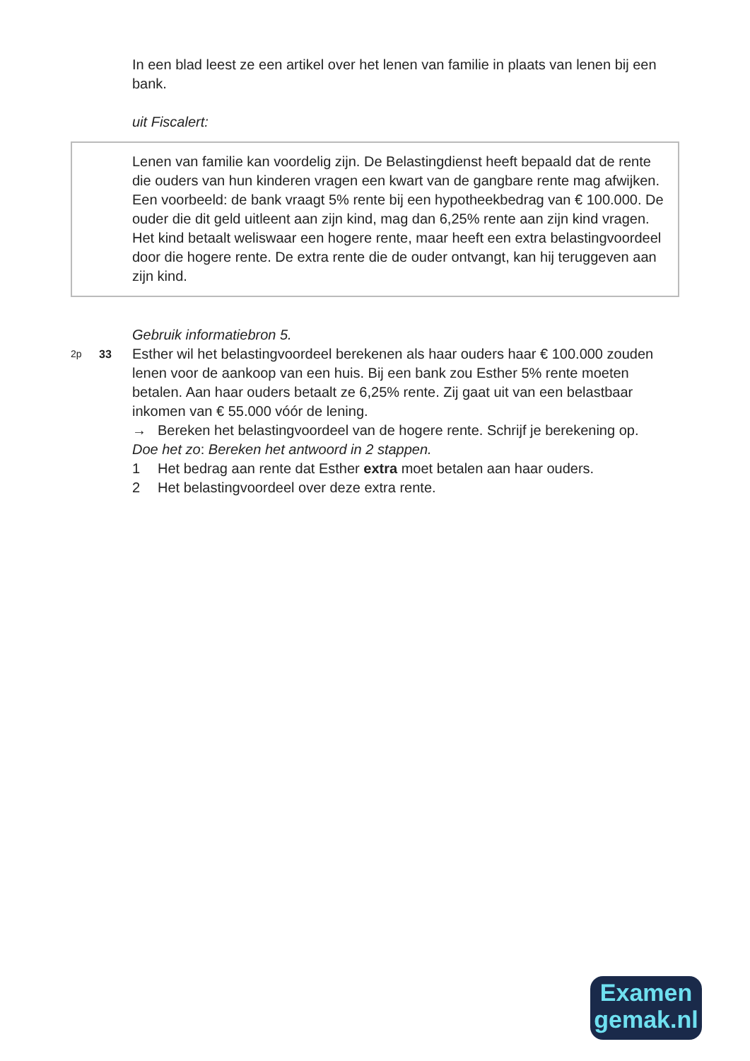In een blad leest ze een artikel over het lenen van familie in plaats van lenen bij een bank.
uit Fiscalert:
Lenen van familie kan voordelig zijn. De Belastingdienst heeft bepaald dat de rente die ouders van hun kinderen vragen een kwart van de gangbare rente mag afwijken.
Een voorbeeld: de bank vraagt 5% rente bij een hypotheekbedrag van € 100.000. De ouder die dit geld uitleent aan zijn kind, mag dan 6,25% rente aan zijn kind vragen. Het kind betaalt weliswaar een hogere rente, maar heeft een extra belastingvoordeel door die hogere rente. De extra rente die de ouder ontvangt, kan hij teruggeven aan zijn kind.
Gebruik informatiebron 5.
2p 33
Esther wil het belastingvoordeel berekenen als haar ouders haar € 100.000 zouden lenen voor de aankoop van een huis. Bij een bank zou Esther 5% rente moeten betalen. Aan haar ouders betaalt ze 6,25% rente. Zij gaat uit van een belastbaar inkomen van € 55.000 vóór de lening.
→ Bereken het belastingvoordeel van de hogere rente. Schrijf je berekening op.
Doe het zo: Bereken het antwoord in 2 stappen.
1 Het bedrag aan rente dat Esther extra moet betalen aan haar ouders.
2 Het belastingvoordeel over deze extra rente.
Examen
gemak.nl